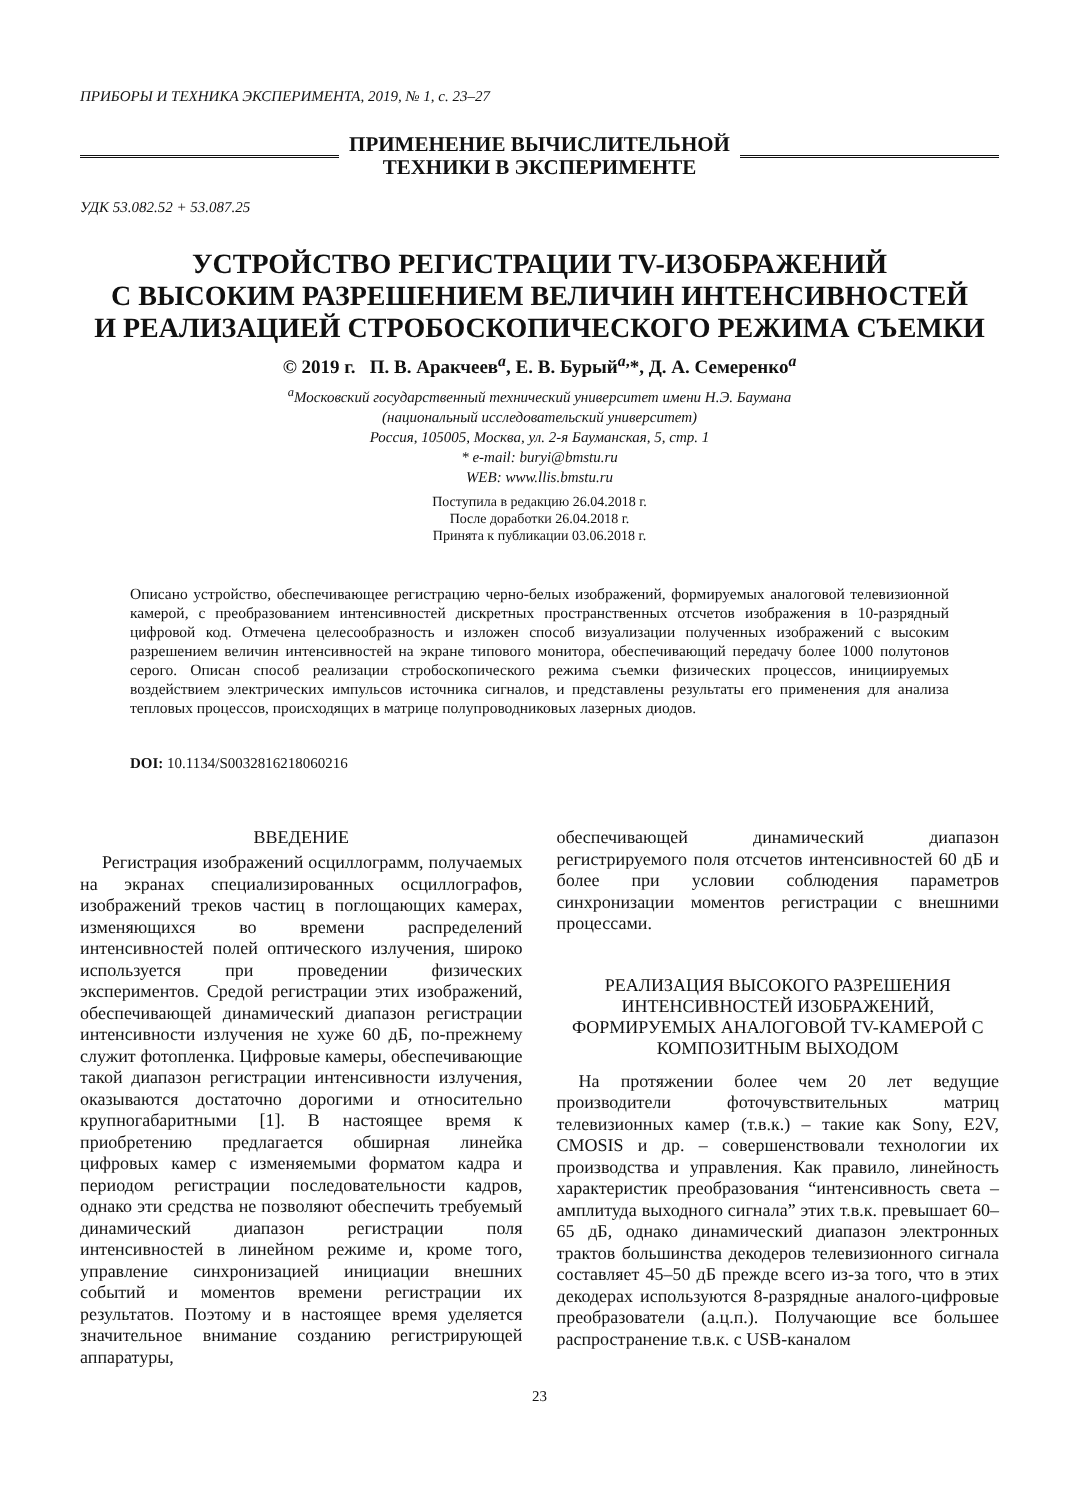ПРИБОРЫ И ТЕХНИКА ЭКСПЕРИМЕНТА, 2019, № 1, с. 23–27
ПРИМЕНЕНИЕ ВЫЧИСЛИТЕЛЬНОЙ
ТЕХНИКИ В ЭКСПЕРИМЕНТЕ
УДК 53.082.52 + 53.087.25
УСТРОЙСТВО РЕГИСТРАЦИИ TV-ИЗОБРАЖЕНИЙ
С ВЫСОКИМ РАЗРЕШЕНИЕМ ВЕЛИЧИН ИНТЕНСИВНОСТЕЙ
И РЕАЛИЗАЦИЕЙ СТРОБОСКОПИЧЕСКОГО РЕЖИМА СЪЕМКИ
© 2019 г. П. В. Аракчеев<sup>a</sup>, Е. В. Бурый<sup>a,</sup>*, Д. А. Семеренко<sup>a</sup>
<sup>a</sup> Московский государственный технический университет имени Н.Э. Баумана
(национальный исследовательский университет)
Россия, 105005, Москва, ул. 2-я Бауманская, 5, стр. 1
* e-mail: buryi@bmstu.ru
WEB: www.llis.bmstu.ru
Поступила в редакцию 26.04.2018 г.
После доработки 26.04.2018 г.
Принята к публикации 03.06.2018 г.
Описано устройство, обеспечивающее регистрацию черно-белых изображений, формируемых аналоговой телевизионной камерой, с преобразованием интенсивностей дискретных пространственных отсчетов изображения в 10-разрядный цифровой код. Отмечена целесообразность и изложен способ визуализации полученных изображений с высоким разрешением величин интенсивностей на экране типового монитора, обеспечивающий передачу более 1000 полутонов серого. Описан способ реализации стробоскопического режима съемки физических процессов, инициируемых воздействием электрических импульсов источника сигналов, и представлены результаты его применения для анализа тепловых процессов, происходящих в матрице полупроводниковых лазерных диодов.
DOI: 10.1134/S0032816218060216
ВВЕДЕНИЕ
Регистрация изображений осциллограмм, получаемых на экранах специализированных осциллографов, изображений треков частиц в поглощающих камерах, изменяющихся во времени распределений интенсивностей полей оптического излучения, широко используется при проведении физических экспериментов. Средой регистрации этих изображений, обеспечивающей динамический диапазон регистрации интенсивности излучения не хуже 60 дБ, по-прежнему служит фотопленка. Цифровые камеры, обеспечивающие такой диапазон регистрации интенсивности излучения, оказываются достаточно дорогими и относительно крупногабаритными [1]. В настоящее время к приобретению предлагается обширная линейка цифровых камер с изменяемыми форматом кадра и периодом регистрации последовательности кадров, однако эти средства не позволяют обеспечить требуемый динамический диапазон регистрации поля интенсивностей в линейном режиме и, кроме того, управление синхронизацией инициации внешних событий и моментов времени регистрации их результатов. Поэтому и в настоящее время уделяется значительное внимание созданию регистрирующей аппаратуры,
обеспечивающей динамический диапазон регистрируемого поля отсчетов интенсивностей 60 дБ и более при условии соблюдения параметров синхронизации моментов регистрации с внешними процессами.
РЕАЛИЗАЦИЯ ВЫСОКОГО РАЗРЕШЕНИЯ ИНТЕНСИВНОСТЕЙ ИЗОБРАЖЕНИЙ, ФОРМИРУЕМЫХ АНАЛОГОВОЙ TV-КАМЕРОЙ С КОМПОЗИТНЫМ ВЫХОДОМ
На протяжении более чем 20 лет ведущие производители фоточувствительных матриц телевизионных камер (т.в.к.) – такие как Sony, E2V, CMOSIS и др. – совершенствовали технологии их производства и управления. Как правило, линейность характеристик преобразования “интенсивность света – амплитуда выходного сигнала” этих т.в.к. превышает 60–65 дБ, однако динамический диапазон электронных трактов большинства декодеров телевизионного сигнала составляет 45–50 дБ прежде всего из-за того, что в этих декодерах используются 8-разрядные аналого-цифровые преобразователи (а.ц.п.). Получающие все большее распространение т.в.к. с USB-каналом
23